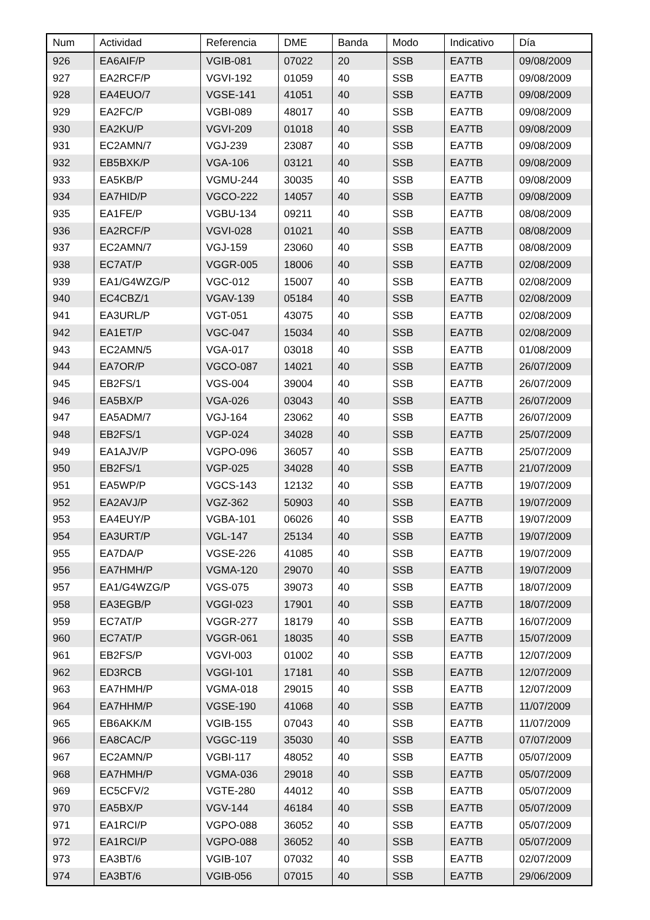| Num | Actividad | Referencia | DME | Banda | Modo | Indicativo | Día |
| --- | --- | --- | --- | --- | --- | --- | --- |
| 926 | EA6AIF/P | VGIB-081 | 07022 | 20 | SSB | EA7TB | 09/08/2009 |
| 927 | EA2RCF/P | VGVI-192 | 01059 | 40 | SSB | EA7TB | 09/08/2009 |
| 928 | EA4EUO/7 | VGSE-141 | 41051 | 40 | SSB | EA7TB | 09/08/2009 |
| 929 | EA2FC/P | VGBI-089 | 48017 | 40 | SSB | EA7TB | 09/08/2009 |
| 930 | EA2KU/P | VGVI-209 | 01018 | 40 | SSB | EA7TB | 09/08/2009 |
| 931 | EC2AMN/7 | VGJ-239 | 23087 | 40 | SSB | EA7TB | 09/08/2009 |
| 932 | EB5BXK/P | VGA-106 | 03121 | 40 | SSB | EA7TB | 09/08/2009 |
| 933 | EA5KB/P | VGMU-244 | 30035 | 40 | SSB | EA7TB | 09/08/2009 |
| 934 | EA7HID/P | VGCO-222 | 14057 | 40 | SSB | EA7TB | 09/08/2009 |
| 935 | EA1FE/P | VGBU-134 | 09211 | 40 | SSB | EA7TB | 08/08/2009 |
| 936 | EA2RCF/P | VGVI-028 | 01021 | 40 | SSB | EA7TB | 08/08/2009 |
| 937 | EC2AMN/7 | VGJ-159 | 23060 | 40 | SSB | EA7TB | 08/08/2009 |
| 938 | EC7AT/P | VGGR-005 | 18006 | 40 | SSB | EA7TB | 02/08/2009 |
| 939 | EA1/G4WZG/P | VGC-012 | 15007 | 40 | SSB | EA7TB | 02/08/2009 |
| 940 | EC4CBZ/1 | VGAV-139 | 05184 | 40 | SSB | EA7TB | 02/08/2009 |
| 941 | EA3URL/P | VGT-051 | 43075 | 40 | SSB | EA7TB | 02/08/2009 |
| 942 | EA1ET/P | VGC-047 | 15034 | 40 | SSB | EA7TB | 02/08/2009 |
| 943 | EC2AMN/5 | VGA-017 | 03018 | 40 | SSB | EA7TB | 01/08/2009 |
| 944 | EA7OR/P | VGCO-087 | 14021 | 40 | SSB | EA7TB | 26/07/2009 |
| 945 | EB2FS/1 | VGS-004 | 39004 | 40 | SSB | EA7TB | 26/07/2009 |
| 946 | EA5BX/P | VGA-026 | 03043 | 40 | SSB | EA7TB | 26/07/2009 |
| 947 | EA5ADM/7 | VGJ-164 | 23062 | 40 | SSB | EA7TB | 26/07/2009 |
| 948 | EB2FS/1 | VGP-024 | 34028 | 40 | SSB | EA7TB | 25/07/2009 |
| 949 | EA1AJV/P | VGPO-096 | 36057 | 40 | SSB | EA7TB | 25/07/2009 |
| 950 | EB2FS/1 | VGP-025 | 34028 | 40 | SSB | EA7TB | 21/07/2009 |
| 951 | EA5WP/P | VGCS-143 | 12132 | 40 | SSB | EA7TB | 19/07/2009 |
| 952 | EA2AVJ/P | VGZ-362 | 50903 | 40 | SSB | EA7TB | 19/07/2009 |
| 953 | EA4EUY/P | VGBA-101 | 06026 | 40 | SSB | EA7TB | 19/07/2009 |
| 954 | EA3URT/P | VGL-147 | 25134 | 40 | SSB | EA7TB | 19/07/2009 |
| 955 | EA7DA/P | VGSE-226 | 41085 | 40 | SSB | EA7TB | 19/07/2009 |
| 956 | EA7HMH/P | VGMA-120 | 29070 | 40 | SSB | EA7TB | 19/07/2009 |
| 957 | EA1/G4WZG/P | VGS-075 | 39073 | 40 | SSB | EA7TB | 18/07/2009 |
| 958 | EA3EGB/P | VGGI-023 | 17901 | 40 | SSB | EA7TB | 18/07/2009 |
| 959 | EC7AT/P | VGGR-277 | 18179 | 40 | SSB | EA7TB | 16/07/2009 |
| 960 | EC7AT/P | VGGR-061 | 18035 | 40 | SSB | EA7TB | 15/07/2009 |
| 961 | EB2FS/P | VGVI-003 | 01002 | 40 | SSB | EA7TB | 12/07/2009 |
| 962 | ED3RCB | VGGI-101 | 17181 | 40 | SSB | EA7TB | 12/07/2009 |
| 963 | EA7HMH/P | VGMA-018 | 29015 | 40 | SSB | EA7TB | 12/07/2009 |
| 964 | EA7HHM/P | VGSE-190 | 41068 | 40 | SSB | EA7TB | 11/07/2009 |
| 965 | EB6AKK/M | VGIB-155 | 07043 | 40 | SSB | EA7TB | 11/07/2009 |
| 966 | EA8CAC/P | VGGC-119 | 35030 | 40 | SSB | EA7TB | 07/07/2009 |
| 967 | EC2AMN/P | VGBI-117 | 48052 | 40 | SSB | EA7TB | 05/07/2009 |
| 968 | EA7HMH/P | VGMA-036 | 29018 | 40 | SSB | EA7TB | 05/07/2009 |
| 969 | EC5CFV/2 | VGTE-280 | 44012 | 40 | SSB | EA7TB | 05/07/2009 |
| 970 | EA5BX/P | VGV-144 | 46184 | 40 | SSB | EA7TB | 05/07/2009 |
| 971 | EA1RCI/P | VGPO-088 | 36052 | 40 | SSB | EA7TB | 05/07/2009 |
| 972 | EA1RCI/P | VGPO-088 | 36052 | 40 | SSB | EA7TB | 05/07/2009 |
| 973 | EA3BT/6 | VGIB-107 | 07032 | 40 | SSB | EA7TB | 02/07/2009 |
| 974 | EA3BT/6 | VGIB-056 | 07015 | 40 | SSB | EA7TB | 29/06/2009 |